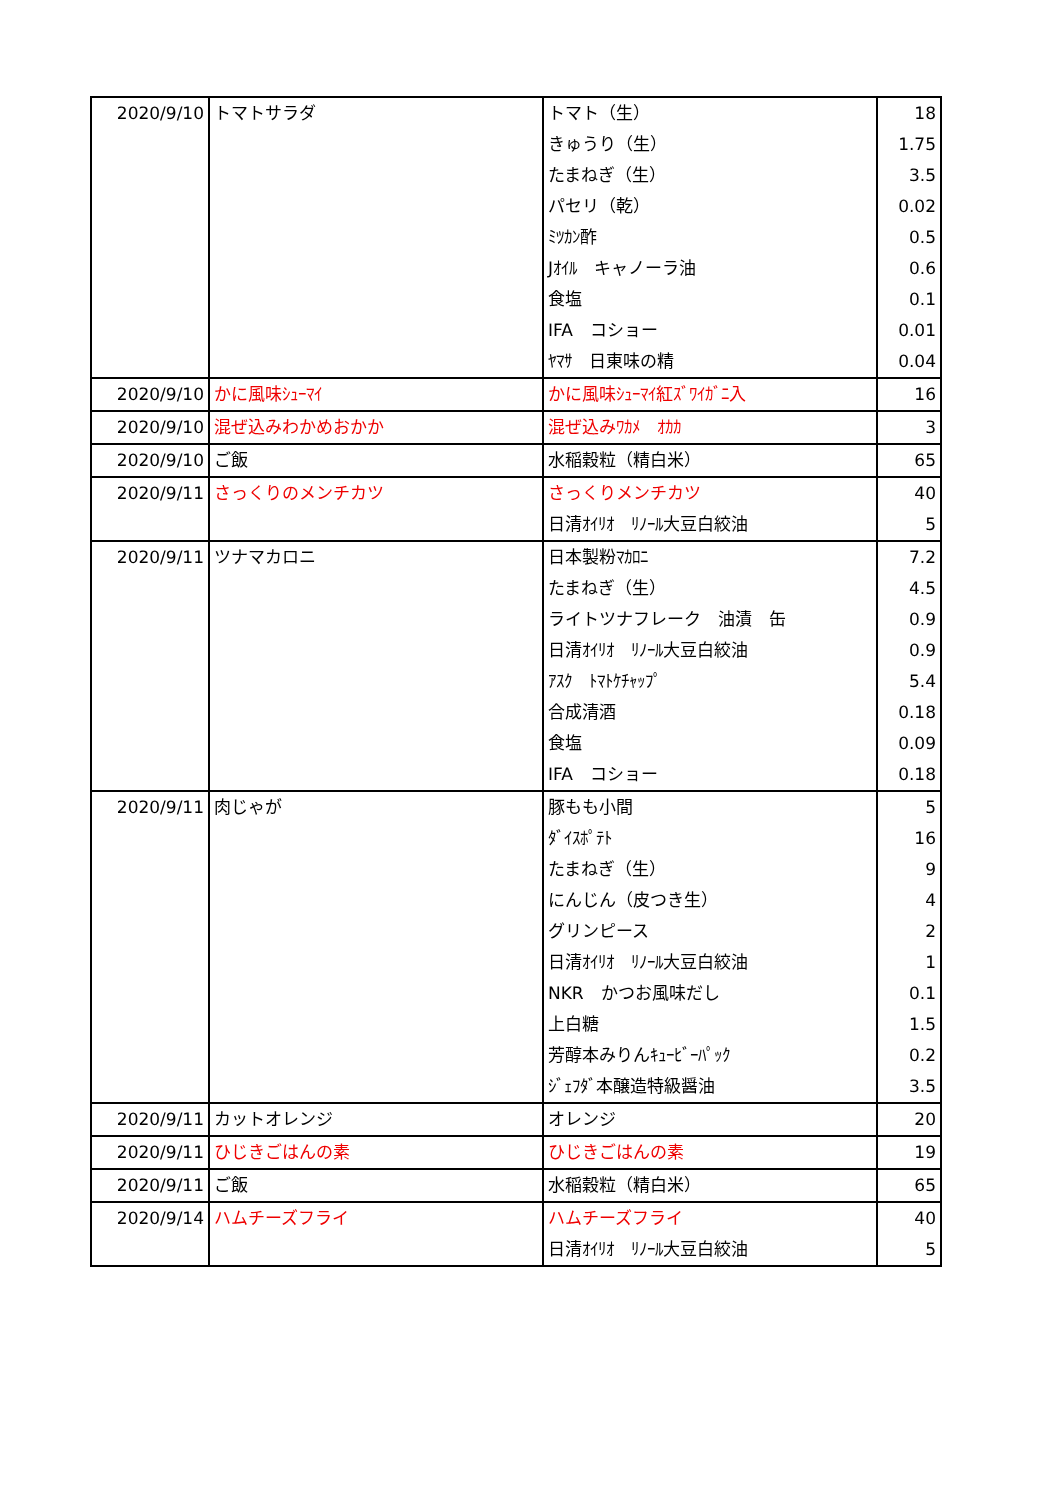| 2020/9/10 | トマトサラダ | トマト（生） | 18 |
| | | きゅうり（生） | 1.75 |
| | | たまねぎ（生） | 3.5 |
| | | パセリ（乾） | 0.02 |
| | | ﾐﾂｶﾝ酢 | 0.5 |
| | | Jｵｲﾙ キャノーラ油 | 0.6 |
| | | 食塩 | 0.1 |
| | | IFA コショー | 0.01 |
| | | ﾔﾏｻ 日東味の精 | 0.04 |
| 2020/9/10 | かに風味ｼｭｰﾏｲ | かに風味ｼｭｰﾏｲ紅ｽﾞﾜｲｶﾞﾆ入 | 16 |
| 2020/9/10 | 混ぜ込みわかめおかか | 混ぜ込みﾜｶﾒ ｵｶｶ | 3 |
| 2020/9/10 | ご飯 | 水稲穀粒（精白米） | 65 |
| 2020/9/11 | さっくりのメンチカツ | さっくりメンチカツ | 40 |
| | | 日清ｵｲﾘｵ ﾘﾉｰﾙ大豆白絞油 | 5 |
| 2020/9/11 | ツナマカロニ | 日本製粉ﾏｶﾛﾆ | 7.2 |
| | | たまねぎ（生） | 4.5 |
| | | ライトツナフレーク 油漬 缶 | 0.9 |
| | | 日清ｵｲﾘｵ ﾘﾉｰﾙ大豆白絞油 | 0.9 |
| | | ｱｽｸ ﾄﾏﾄｹﾁｬｯﾌﾟ | 5.4 |
| | | 合成清酒 | 0.18 |
| | | 食塩 | 0.09 |
| | | IFA コショー | 0.18 |
| 2020/9/11 | 肉じゃが | 豚もも小間 | 5 |
| | | ﾀﾞｲｽﾎﾟﾃﾄ | 16 |
| | | たまねぎ（生） | 9 |
| | | にんじん（皮つき生） | 4 |
| | | グリンピース | 2 |
| | | 日清ｵｲﾘｵ ﾘﾉｰﾙ大豆白絞油 | 1 |
| | | NKR かつお風味だし | 0.1 |
| | | 上白糖 | 1.5 |
| | | 芳醇本みりんｷｭｰﾋﾞｰﾊﾟｯｸ | 0.2 |
| | | ｼﾞｪﾌﾀﾞ本醸造特級醤油 | 3.5 |
| 2020/9/11 | カットオレンジ | オレンジ | 20 |
| 2020/9/11 | ひじきごはんの素 | ひじきごはんの素 | 19 |
| 2020/9/11 | ご飯 | 水稲穀粒（精白米） | 65 |
| 2020/9/14 | ハムチーズフライ | ハムチーズフライ | 40 |
| | | 日清ｵｲﾘｵ ﾘﾉｰﾙ大豆白絞油 | 5 |